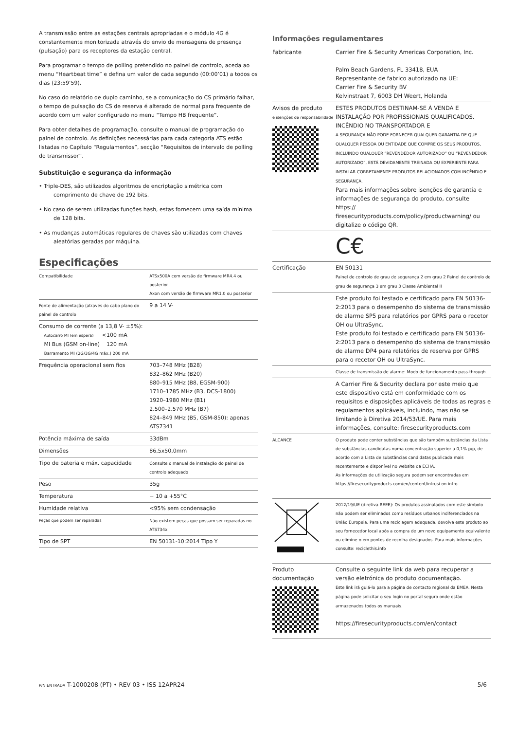A transmissão entre as estações centrais apropriadas e o módulo 4G é constantemente monitorizada através do envio de mensagens de presença (pulsação) para os receptores da estação central.
Para programar o tempo de polling pretendido no painel de controlo, aceda ao menu “Heartbeat time” e defina um valor de cada segundo (00:00’01) a todos os dias (23:59’59).
No caso do relatório de duplo caminho, se a comunicação do CS primário falhar, o tempo de pulsação do CS de reserva é alterado de normal para frequente de acordo com um valor configurado no menu “Tempo HB frequente”.
Para obter detalhes de programação, consulte o manual de programação do painel de controlo. As definições necessárias para cada categoria ATS estão listadas no Capítulo “Regulamentos”, secção “Requisitos de intervalo de polling do transmissor”.
Substituição e segurança da informação
• Triple-DES, são utilizados algoritmos de encriptação simétrica com comprimento de chave de 192 bits.
• No caso de serem utilizadas funções hash, estas fornecem uma saída mínima de 128 bits.
• As mudanças automáticas regulares de chaves são utilizadas com chaves aleatórias geradas por máquina.
Especificações
| Compatibilidade | ATSx500A com versão de firmware MR4.4 ou posterior Axon com versão de firmware MR1.0 ou posterior |
| Fonte de alimentação (através do cabo plano do painel de controlo | 9 a 14 V- |
| Consumo de corrente (a 13,8 V- ±5%): Autocarro MI (em espera) <100 mA MI Bus (GSM on-line) 120 mA Barramento MI (2G/3G/4G máx.) 200 mA | |
| Frequência operacional sem fios | 703–748 MHz (B28) 832–862 MHz (B20) 880–915 MHz (B8, EGSM-900) 1710–1785 MHz (B3, DCS-1800) 1920–1980 MHz (B1) 2.500–2.570 MHz (B7) 824–849 MHz (B5, GSM-850): apenas ATS7341 |
| Potência máxima de saída | 33dBm |
| Dimensões | 86,5x50,0mm |
| Tipo de bateria e máx. capacidade | Consulte o manual de instalação do painel de controlo adequado |
| Peso | 35g |
| Temperatura | − 10 a +55°C |
| Humidade relativa | <95% sem condensação |
| Peças que podem ser reparadas | Não existem peças que possam ser reparadas no ATS734x |
| Tipo de SPT | EN 50131-10:2014 Tipo Y |
Informações regulamentares
| Fabricante | Carrier Fire & Security Americas Corporation, Inc. Palm Beach Gardens, FL 33418, EUA Representante de fabrico autorizado na UE: Carrier Fire & Security BV Kelvinstraat 7, 6003 DH Weert, Holanda |
| Avisos de produto e isenções de responsabilidade | ESTES PRODUTOS DESTINAM-SE À VENDA E INSTALAÇÃO POR PROFISSIONAIS QUALIFICADOS. INCÊNDIO NO TRANSPORTADOR E A SEGURANÇA NÃO PODE FORNECER QUALQUER GARANTIA DE QUE QUALQUER PESSOA OU ENTIDADE QUE COMPRE OS SEUS PRODUTOS, INCLUINDO QUALQUER “REVENDEDOR AUTORIZADO” OU “REVENDEDOR AUTORIZADO”, ESTÁ DEVIDAMENTE TREINADA OU EXPERIENTE PARA INSTALAR CORRETAMENTE PRODUTOS RELACIONADOS COM INCÊNDIO E SEGURANÇA. Para mais informações sobre isenções de garantia e informações de segurança do produto, consulte https:// firesecurityproducts.com/policy/productwarning/ ou digitalize o código QR. |
| | C€ |
| Certificação | EN 50131 Painel de controlo de grau de segurança 2 em grau 2 Painel de controlo de grau de segurança 3 em grau 3 Classe Ambiental II |
| | Este produto foi testado e certificado para EN 50136-2:2013 para o desempenho do sistema de transmissão de alarme SP5 para relatórios por GPRS para o recetor OH ou UltraSync. Este produto foi testado e certificado para EN 50136-2:2013 para o desempenho do sistema de transmissão de alarme DP4 para relatórios de reserva por GPRS para o recetor OH ou UltraSync. |
| | Classe de transmissão de alarme: Modo de funcionamento pass-through. |
| | A Carrier Fire & Security declara por este meio que este dispositivo está em conformidade com os requisitos e disposições aplicáveis de todas as regras e regulamentos aplicáveis, incluindo, mas não se limitando à Diretiva 2014/53/UE. Para mais informações, consulte: firesecurityproducts.com |
| ALCANCE | O produto pode conter substâncias que são também substâncias da Lista de substâncias candidatas numa concentração superior a 0,1% p/p, de acordo com a Lista de substâncias candidatas publicada mais recentemente e disponível no website da ECHA. As informações de utilização segura podem ser encontradas em https://firesecurityproducts.com/en/content/intrusi on-intro |
| | 2012/19/UE (diretiva REEE): Os produtos assinalados com este símbolo não podem ser eliminados como resíduos urbanos indiferenciados na União Europeia. Para uma reciclagem adequada, devolva este produto ao seu fornecedor local após a compra de um novo equipamento equivalente ou elimine-o em pontos de recolha designados. Para mais informações consulte: reciclethis.info |
| Produto documentação | Consulte o seguinte link da web para recuperar a versão eletrónica do produto documentação. Este link irá guiá-lo para a página de contacto regional da EMEA. Nesta página pode solicitar o seu login no portal seguro onde estão armazenados todos os manuais. https://firesecurityproducts.com/en/contact |
P/N ENTRADA T-1000208 (PT) • REV 03 • ISS 12APR24 5/6